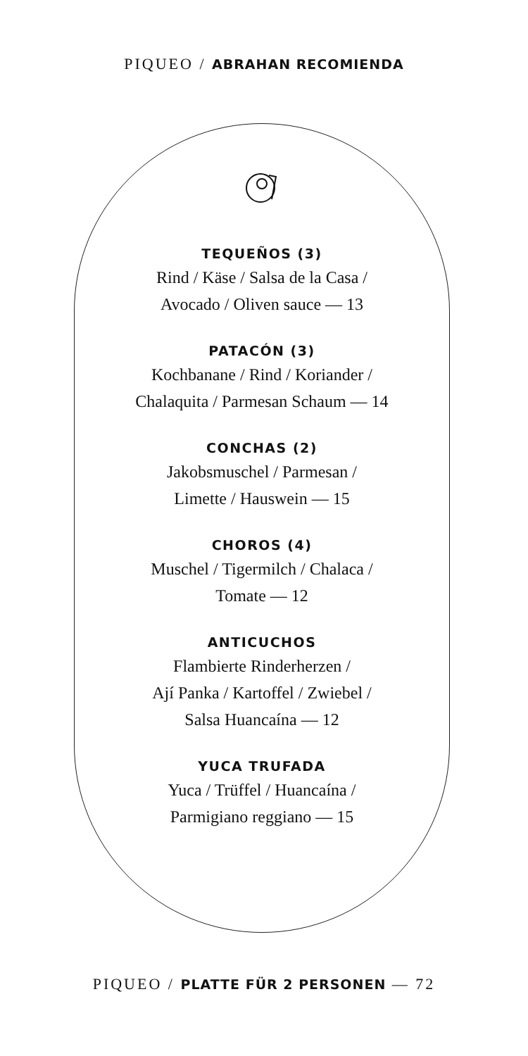PIQUEO / ABRAHAN RECOMIENDA
TEQUEÑOS (3)
Rind / Käse / Salsa de la Casa /
Avocado / Oliven sauce — 13
PATACÓN (3)
Kochbanane / Rind / Koriander /
Chalaquita / Parmesan Schaum — 14
CONCHAS (2)
Jakobsmuschel / Parmesan /
Limette / Hauswein — 15
CHOROS (4)
Muschel / Tigermilch / Chalaca /
Tomate — 12
ANTICUCHOS
Flambierte Rinderherzen /
Ají Panka / Kartoffel / Zwiebel /
Salsa Huancaína — 12
YUCA TRUFADA
Yuca / Trüffel / Huancaína /
Parmigiano reggiano — 15
PIQUEO / PLATTE FÜR 2 PERSONEN — 72